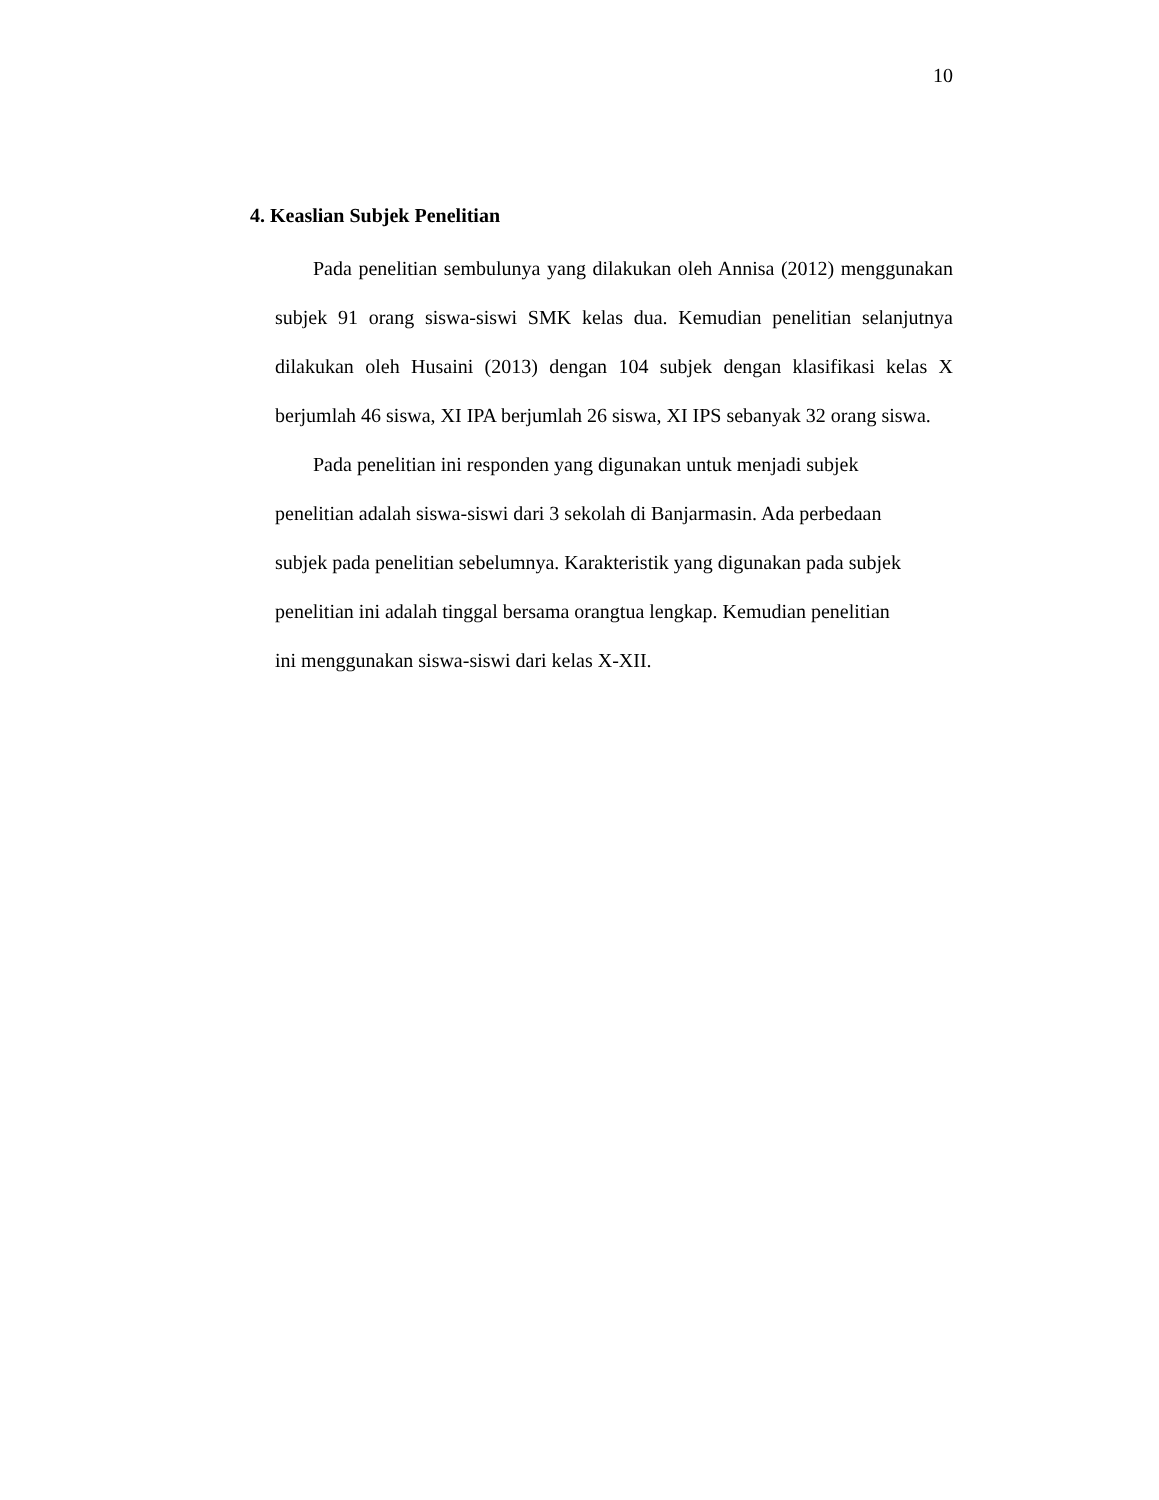10
4. Keaslian Subjek Penelitian
Pada penelitian sembulunya yang dilakukan oleh Annisa (2012) menggunakan subjek 91 orang siswa-siswi SMK kelas dua. Kemudian penelitian selanjutnya dilakukan oleh Husaini (2013) dengan 104 subjek dengan klasifikasi kelas X berjumlah 46 siswa, XI IPA berjumlah 26 siswa, XI IPS sebanyak 32 orang siswa.
Pada penelitian ini responden yang digunakan untuk menjadi subjek
penelitian adalah siswa-siswi dari 3 sekolah di Banjarmasin. Ada perbedaan
subjek pada penelitian sebelumnya. Karakteristik yang digunakan pada subjek
penelitian ini adalah tinggal bersama orangtua lengkap. Kemudian penelitian
ini menggunakan siswa-siswi dari kelas X-XII.